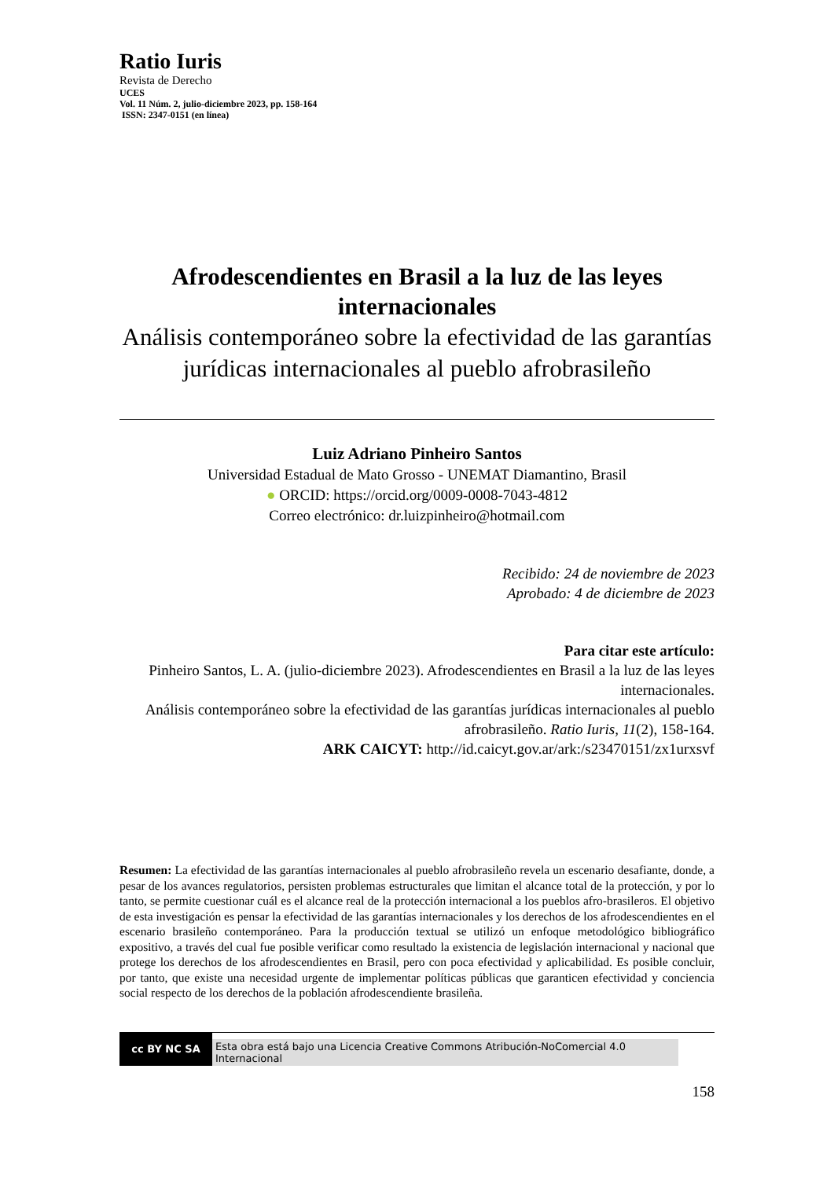Ratio Iuris
Revista de Derecho
UCES
Vol. 11 Núm. 2, julio-diciembre 2023, pp. 158-164
ISSN: 2347-0151 (en línea)
Afrodescendientes en Brasil a la luz de las leyes internacionales
Análisis contemporáneo sobre la efectividad de las garantías jurídicas internacionales al pueblo afrobrasileño
Luiz Adriano Pinheiro Santos
Universidad Estadual de Mato Grosso - UNEMAT Diamantino, Brasil
● ORCID: https://orcid.org/0009-0008-7043-4812
Correo electrónico: dr.luizpinheiro@hotmail.com
Recibido: 24 de noviembre de 2023
Aprobado: 4 de diciembre de 2023
Para citar este artículo:
Pinheiro Santos, L. A. (julio-diciembre 2023). Afrodescendientes en Brasil a la luz de las leyes internacionales.
Análisis contemporáneo sobre la efectividad de las garantías jurídicas internacionales al pueblo afrobrasileño. Ratio Iuris, 11(2), 158-164.
ARK CAICYT: http://id.caicyt.gov.ar/ark:/s23470151/zx1urxsvf
Resumen: La efectividad de las garantías internacionales al pueblo afrobrasileño revela un escenario desafiante, donde, a pesar de los avances regulatorios, persisten problemas estructurales que limitan el alcance total de la protección, y por lo tanto, se permite cuestionar cuál es el alcance real de la protección internacional a los pueblos afro-brasileros. El objetivo de esta investigación es pensar la efectividad de las garantías internacionales y los derechos de los afrodescendientes en el escenario brasileño contemporáneo. Para la producción textual se utilizó un enfoque metodológico bibliográfico expositivo, a través del cual fue posible verificar como resultado la existencia de legislación internacional y nacional que protege los derechos de los afrodescendientes en Brasil, pero con poca efectividad y aplicabilidad. Es posible concluir, por tanto, que existe una necesidad urgente de implementar políticas públicas que garanticen efectividad y conciencia social respecto de los derechos de la población afrodescendiente brasileña.
cc BY NC SA
Esta obra está bajo una Licencia Creative Commons Atribución-NoComercial 4.0 Internacional
158